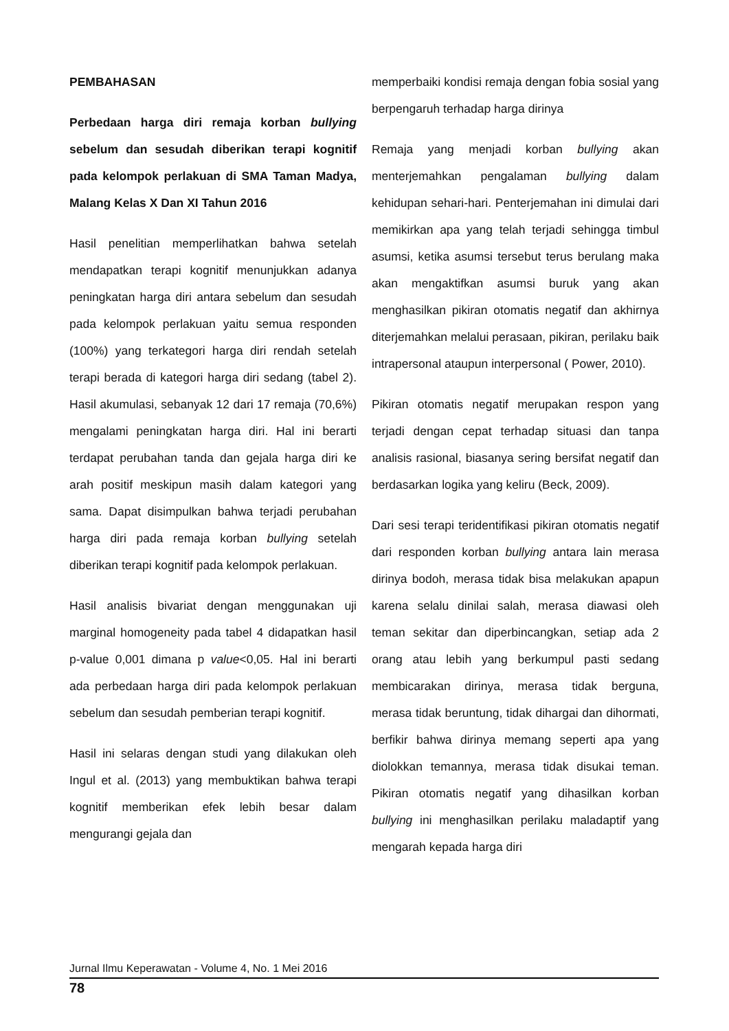PEMBAHASAN
Perbedaan harga diri remaja korban bullying sebelum dan sesudah diberikan terapi kognitif pada kelompok perlakuan di SMA Taman Madya, Malang Kelas X Dan XI Tahun 2016
Hasil penelitian memperlihatkan bahwa setelah mendapatkan terapi kognitif menunjukkan adanya peningkatan harga diri antara sebelum dan sesudah pada kelompok perlakuan yaitu semua responden (100%) yang terkategori harga diri rendah setelah terapi berada di kategori harga diri sedang (tabel 2). Hasil akumulasi, sebanyak 12 dari 17 remaja (70,6%) mengalami peningkatan harga diri. Hal ini berarti terdapat perubahan tanda dan gejala harga diri ke arah positif meskipun masih dalam kategori yang sama. Dapat disimpulkan bahwa terjadi perubahan harga diri pada remaja korban bullying setelah diberikan terapi kognitif pada kelompok perlakuan.
Hasil analisis bivariat dengan menggunakan uji marginal homogeneity pada tabel 4 didapatkan hasil p-value 0,001 dimana p value<0,05. Hal ini berarti ada perbedaan harga diri pada kelompok perlakuan sebelum dan sesudah pemberian terapi kognitif.
Hasil ini selaras dengan studi yang dilakukan oleh Ingul et al. (2013) yang membuktikan bahwa terapi kognitif memberikan efek lebih besar dalam mengurangi gejala dan
memperbaiki kondisi remaja dengan fobia sosial yang berpengaruh terhadap harga dirinya
Remaja yang menjadi korban bullying akan menterjemahkan pengalaman bullying dalam kehidupan sehari-hari. Penterjemahan ini dimulai dari memikirkan apa yang telah terjadi sehingga timbul asumsi, ketika asumsi tersebut terus berulang maka akan mengaktifkan asumsi buruk yang akan menghasilkan pikiran otomatis negatif dan akhirnya diterjemahkan melalui perasaan, pikiran, perilaku baik intrapersonal ataupun interpersonal ( Power, 2010).
Pikiran otomatis negatif merupakan respon yang terjadi dengan cepat terhadap situasi dan tanpa analisis rasional, biasanya sering bersifat negatif dan berdasarkan logika yang keliru (Beck, 2009).
Dari sesi terapi teridentifikasi pikiran otomatis negatif dari responden korban bullying antara lain merasa dirinya bodoh, merasa tidak bisa melakukan apapun karena selalu dinilai salah, merasa diawasi oleh teman sekitar dan diperbincangkan, setiap ada 2 orang atau lebih yang berkumpul pasti sedang membicarakan dirinya, merasa tidak berguna, merasa tidak beruntung, tidak dihargai dan dihormati, berfikir bahwa dirinya memang seperti apa yang diolokkan temannya, merasa tidak disukai teman. Pikiran otomatis negatif yang dihasilkan korban bullying ini menghasilkan perilaku maladaptif yang mengarah kepada harga diri
Jurnal Ilmu Keperawatan - Volume 4, No. 1 Mei 2016
78